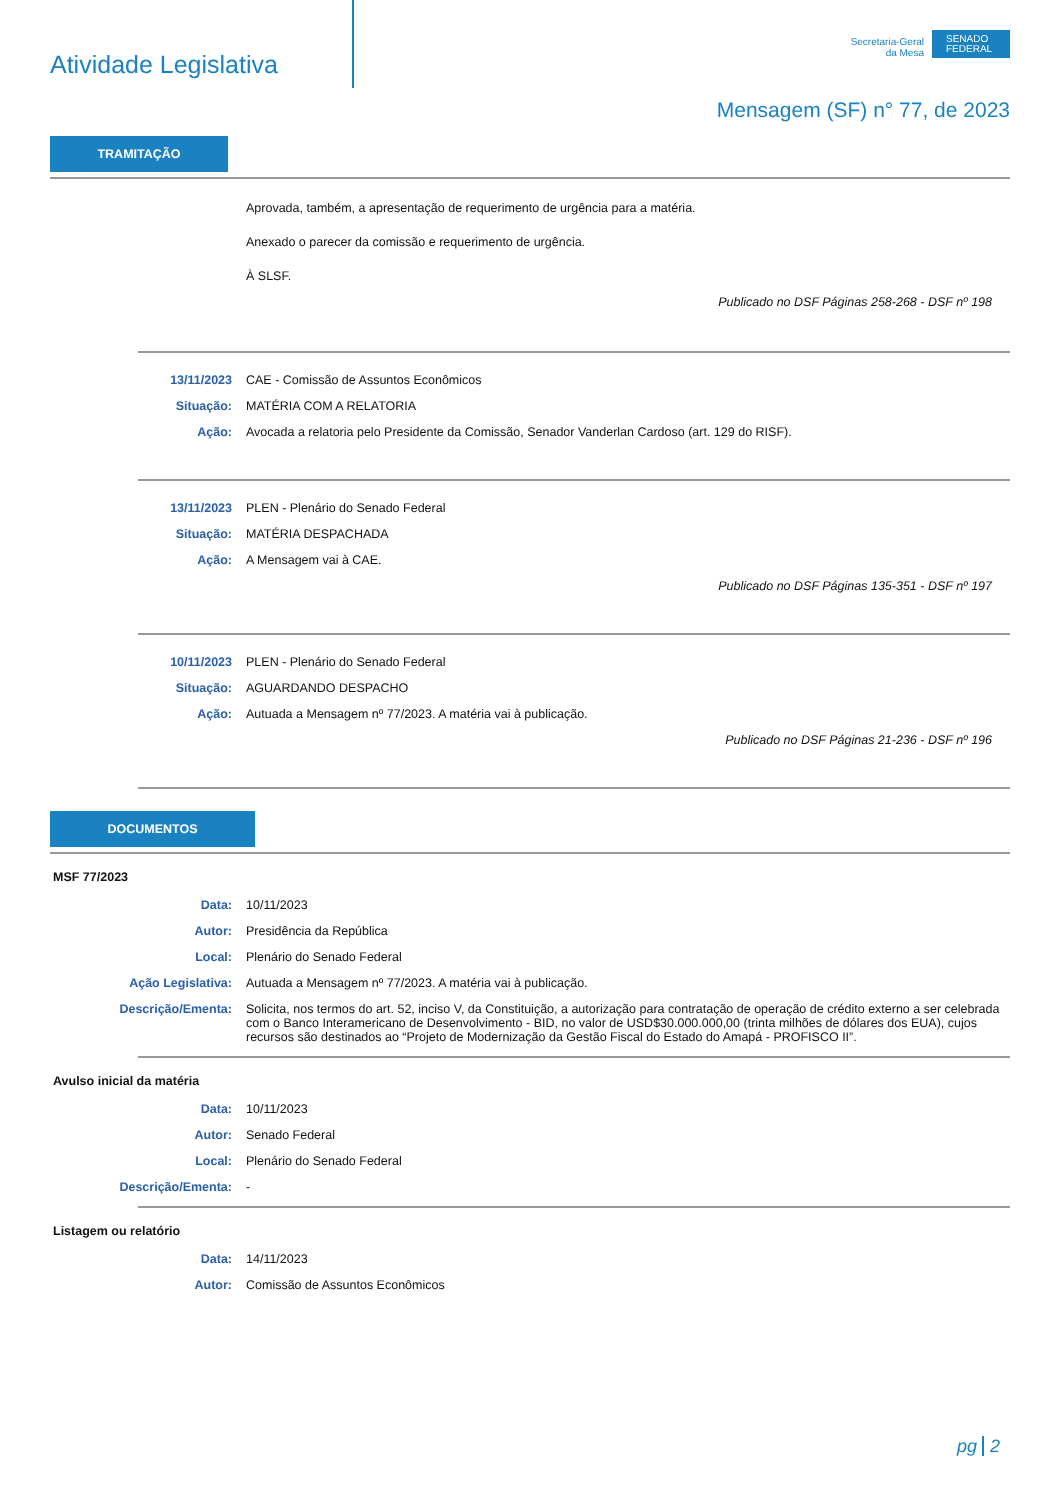Atividade Legislativa
Secretaria-Geral
da Mesa
SENADO FEDERAL
Mensagem (SF) n° 77, de 2023
TRAMITAÇÃO
Aprovada, também, a apresentação de requerimento de urgência para a matéria.
Anexado o parecer da comissão e requerimento de urgência.
À SLSF.
Publicado no DSF Páginas 258-268 - DSF nº 198
13/11/2023 CAE - Comissão de Assuntos Econômicos
Situação: MATÉRIA COM A RELATORIA
Ação: Avocada a relatoria pelo Presidente da Comissão, Senador Vanderlan Cardoso (art. 129 do RISF).
13/11/2023 PLEN - Plenário do Senado Federal
Situação: MATÉRIA DESPACHADA
Ação: A Mensagem vai à CAE.
Publicado no DSF Páginas 135-351 - DSF nº 197
10/11/2023 PLEN - Plenário do Senado Federal
Situação: AGUARDANDO DESPACHO
Ação: Autuada a Mensagem nº 77/2023. A matéria vai à publicação.
Publicado no DSF Páginas 21-236 - DSF nº 196
DOCUMENTOS
MSF 77/2023
Data: 10/11/2023
Autor: Presidência da República
Local: Plenário do Senado Federal
Ação Legislativa: Autuada a Mensagem nº 77/2023. A matéria vai à publicação.
Descrição/Ementa: Solicita, nos termos do art. 52, inciso V, da Constituição, a autorização para contratação de operação de crédito externo a ser celebrada com o Banco Interamericano de Desenvolvimento - BID, no valor de USD$30.000.000,00 (trinta milhões de dólares dos EUA), cujos recursos são destinados ao “Projeto de Modernização da Gestão Fiscal do Estado do Amapá - PROFISCO II”.
Avulso inicial da matéria
Data: 10/11/2023
Autor: Senado Federal
Local: Plenário do Senado Federal
Descrição/Ementa: -
Listagem ou relatório
Data: 14/11/2023
Autor: Comissão de Assuntos Econômicos
pg 2